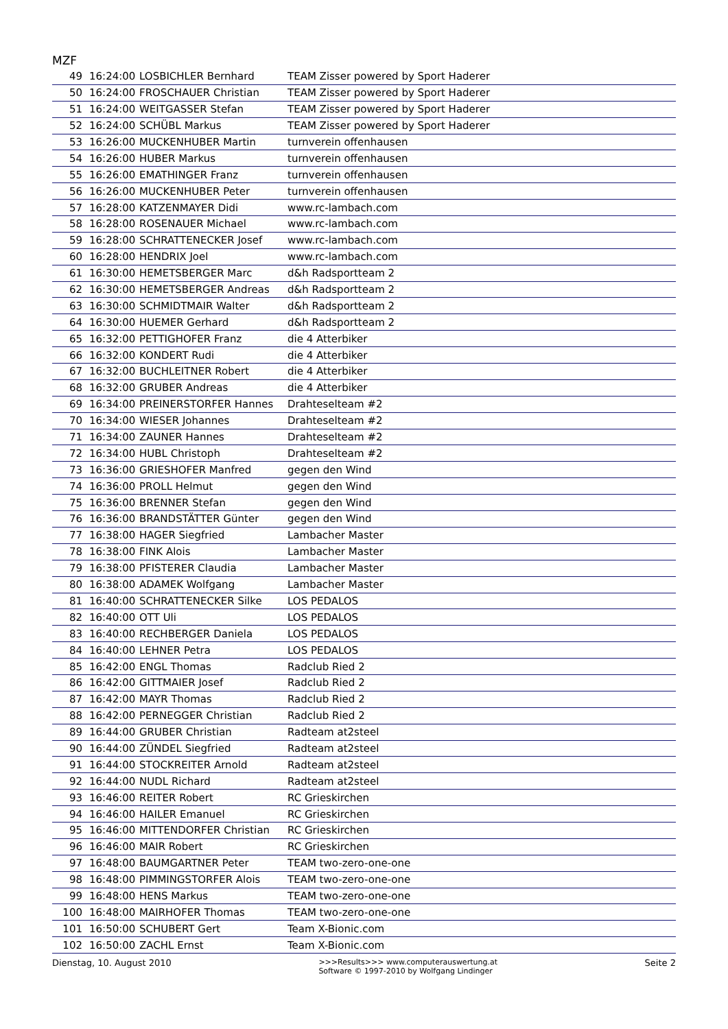MZF
| 49 | 16:24:00 | LOSBICHLER Bernhard | TEAM Zisser powered by Sport Haderer |
| 50 | 16:24:00 | FROSCHAUER Christian | TEAM Zisser powered by Sport Haderer |
| 51 | 16:24:00 | WEITGASSER Stefan | TEAM Zisser powered by Sport Haderer |
| 52 | 16:24:00 | SCHÜBL Markus | TEAM Zisser powered by Sport Haderer |
| 53 | 16:26:00 | MUCKENHUBER Martin | turnverein offenhausen |
| 54 | 16:26:00 | HUBER Markus | turnverein offenhausen |
| 55 | 16:26:00 | EMATHINGER Franz | turnverein offenhausen |
| 56 | 16:26:00 | MUCKENHUBER Peter | turnverein offenhausen |
| 57 | 16:28:00 | KATZENMAYER Didi | www.rc-lambach.com |
| 58 | 16:28:00 | ROSENAUER Michael | www.rc-lambach.com |
| 59 | 16:28:00 | SCHRATTENECKER Josef | www.rc-lambach.com |
| 60 | 16:28:00 | HENDRIX Joel | www.rc-lambach.com |
| 61 | 16:30:00 | HEMETSBERGER Marc | d&h Radsportteam 2 |
| 62 | 16:30:00 | HEMETSBERGER Andreas | d&h Radsportteam 2 |
| 63 | 16:30:00 | SCHMIDTMAIR Walter | d&h Radsportteam 2 |
| 64 | 16:30:00 | HUEMER Gerhard | d&h Radsportteam 2 |
| 65 | 16:32:00 | PETTIGHOFER Franz | die 4 Atterbiker |
| 66 | 16:32:00 | KONDERT Rudi | die 4 Atterbiker |
| 67 | 16:32:00 | BUCHLEITNER Robert | die 4 Atterbiker |
| 68 | 16:32:00 | GRUBER Andreas | die 4 Atterbiker |
| 69 | 16:34:00 | PREINERSTORFER Hannes | Drahteselteam #2 |
| 70 | 16:34:00 | WIESER Johannes | Drahteselteam #2 |
| 71 | 16:34:00 | ZAUNER Hannes | Drahteselteam #2 |
| 72 | 16:34:00 | HUBL Christoph | Drahteselteam #2 |
| 73 | 16:36:00 | GRIESHOFER Manfred | gegen den Wind |
| 74 | 16:36:00 | PROLL Helmut | gegen den Wind |
| 75 | 16:36:00 | BRENNER Stefan | gegen den Wind |
| 76 | 16:36:00 | BRANDSTÄTTER Günter | gegen den Wind |
| 77 | 16:38:00 | HAGER Siegfried | Lambacher Master |
| 78 | 16:38:00 | FINK Alois | Lambacher Master |
| 79 | 16:38:00 | PFISTERER Claudia | Lambacher Master |
| 80 | 16:38:00 | ADAMEK Wolfgang | Lambacher Master |
| 81 | 16:40:00 | SCHRATTENECKER Silke | LOS PEDALOS |
| 82 | 16:40:00 | OTT Uli | LOS PEDALOS |
| 83 | 16:40:00 | RECHBERGER Daniela | LOS PEDALOS |
| 84 | 16:40:00 | LEHNER Petra | LOS PEDALOS |
| 85 | 16:42:00 | ENGL Thomas | Radclub Ried 2 |
| 86 | 16:42:00 | GITTMAIER Josef | Radclub Ried 2 |
| 87 | 16:42:00 | MAYR Thomas | Radclub Ried 2 |
| 88 | 16:42:00 | PERNEGGER Christian | Radclub Ried 2 |
| 89 | 16:44:00 | GRUBER Christian | Radteam at2steel |
| 90 | 16:44:00 | ZÜNDEL Siegfried | Radteam at2steel |
| 91 | 16:44:00 | STOCKREITER Arnold | Radteam at2steel |
| 92 | 16:44:00 | NUDL Richard | Radteam at2steel |
| 93 | 16:46:00 | REITER Robert | RC Grieskirchen |
| 94 | 16:46:00 | HAILER Emanuel | RC Grieskirchen |
| 95 | 16:46:00 | MITTENDORFER Christian | RC Grieskirchen |
| 96 | 16:46:00 | MAIR Robert | RC Grieskirchen |
| 97 | 16:48:00 | BAUMGARTNER Peter | TEAM two-zero-one-one |
| 98 | 16:48:00 | PIMMINGSTORFER Alois | TEAM two-zero-one-one |
| 99 | 16:48:00 | HENS Markus | TEAM two-zero-one-one |
| 100 | 16:48:00 | MAIRHOFER Thomas | TEAM two-zero-one-one |
| 101 | 16:50:00 | SCHUBERT Gert | Team X-Bionic.com |
| 102 | 16:50:00 | ZACHL Ernst | Team X-Bionic.com |
Dienstag, 10. August 2010 >>>Results>>> www.computerauswertung.at
Software © 1997-2010 by Wolfgang Lindinger Seite 2